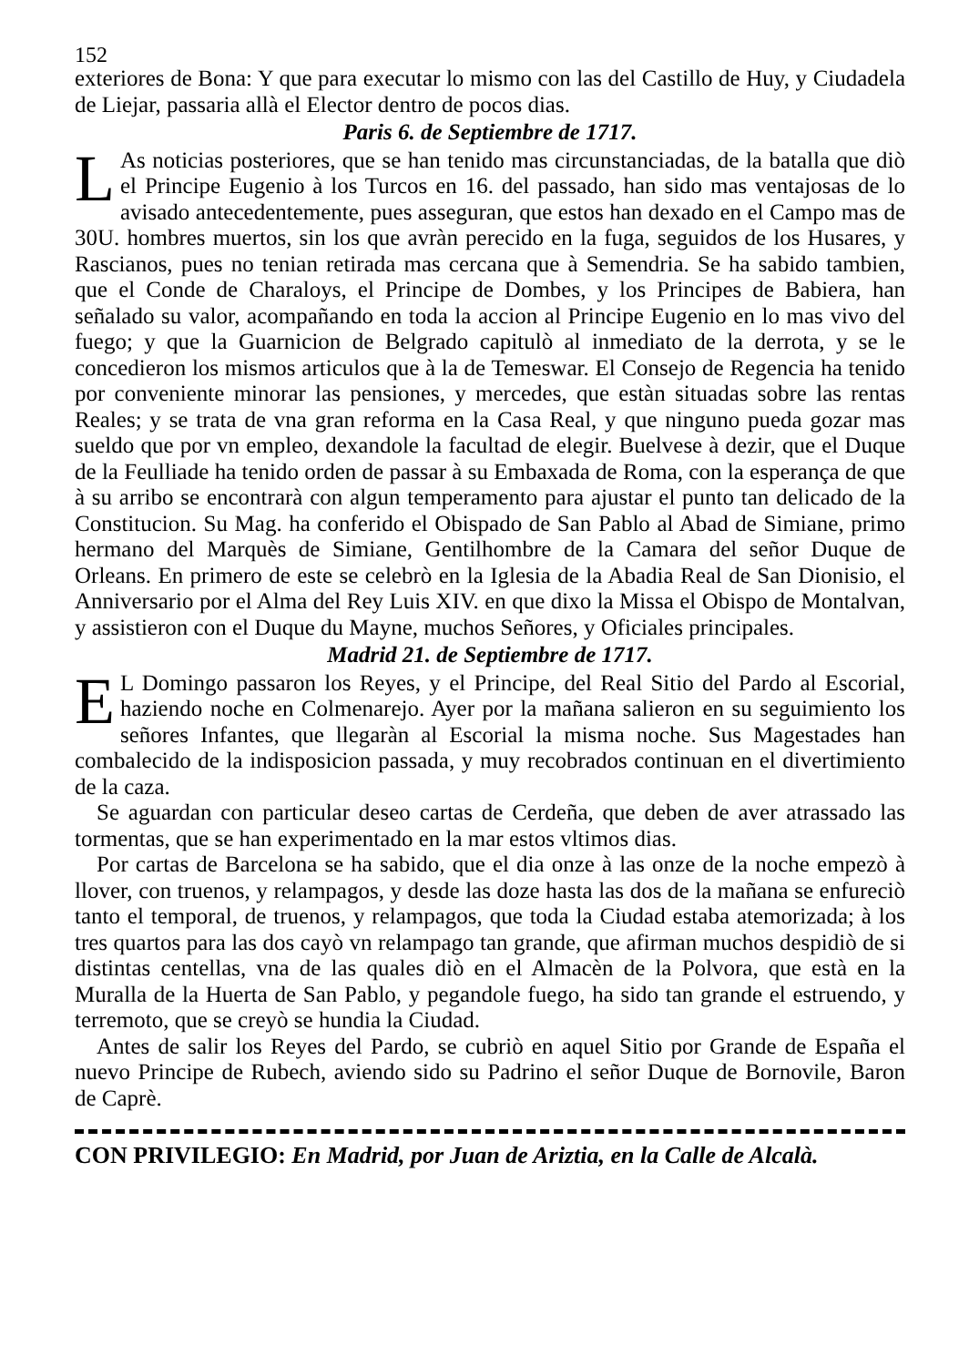152
exteriores de Bona: Y que para executar lo mismo con las del Castillo de Huy, y Ciudadela de Liejar, passaria allà el Elector dentro de pocos dias.
Paris 6. de Septiembre de 1717.
LAs noticias posteriores, que se han tenido mas circunstanciadas, de la batalla que diò el Principe Eugenio à los Turcos en 16. del passado, han sido mas ventajosas de lo avisado antecedentemente, pues asseguran, que estos han dexado en el Campo mas de 30U. hombres muertos, sin los que avràn perecido en la fuga, seguidos de los Husares, y Rascianos, pues no tenian retirada mas cercana que à Semendria. Se ha sabido tambien, que el Conde de Charaloys, el Principe de Dombes, y los Principes de Babiera, han señalado su valor, acompañando en toda la accion al Principe Eugenio en lo mas vivo del fuego; y que la Guarnicion de Belgrado capitulò al inmediato de la derrota, y se le concedieron los mismos articulos que à la de Temeswar. El Consejo de Regencia ha tenido por conveniente minorar las pensiones, y mercedes, que estàn situadas sobre las rentas Reales; y se trata de vna gran reforma en la Casa Real, y que ninguno pueda gozar mas sueldo que por vn empleo, dexandole la facultad de elegir. Buelvese à dezir, que el Duque de la Feulliade ha tenido orden de passar à su Embaxada de Roma, con la esperança de que à su arribo se encontrarà con algun temperamento para ajustar el punto tan delicado de la Constitucion. Su Mag. ha conferido el Obispado de San Pablo al Abad de Simiane, primo hermano del Marquès de Simiane, Gentilhombre de la Camara del señor Duque de Orleans. En primero de este se celebrò en la Iglesia de la Abadia Real de San Dionisio, el Anniversario por el Alma del Rey Luis XIV. en que dixo la Missa el Obispo de Montalvan, y assistieron con el Duque du Mayne, muchos Señores, y Oficiales principales.
Madrid 21. de Septiembre de 1717.
EL Domingo passaron los Reyes, y el Principe, del Real Sitio del Pardo al Escorial, haziendo noche en Colmenarejo. Ayer por la mañana salieron en su seguimiento los señores Infantes, que llegaràn al Escorial la misma noche. Sus Magestades han combalecido de la indisposicion passada, y muy recobrados continuan en el divertimiento de la caza.
Se aguardan con particular deseo cartas de Cerdeña, que deben de aver atrassado las tormentas, que se han experimentado en la mar estos vltimos dias.
Por cartas de Barcelona se ha sabido, que el dia onze à las onze de la noche empezò à llover, con truenos, y relampagos, y desde las doze hasta las dos de la mañana se enfureciò tanto el temporal, de truenos, y relampagos, que toda la Ciudad estaba atemorizada; à los tres quartos para las dos cayò vn relampago tan grande, que afirman muchos despidiò de si distintas centellas, vna de las quales diò en el Almacèn de la Polvora, que està en la Muralla de la Huerta de San Pablo, y pegandole fuego, ha sido tan grande el estruendo, y terremoto, que se creyò se hundia la Ciudad.
Antes de salir los Reyes del Pardo, se cubriò en aquel Sitio por Grande de España el nuevo Principe de Rubech, aviendo sido su Padrino el señor Duque de Bornovile, Baron de Caprè.
CON PRIVILEGIO: En Madrid, por Juan de Ariztia, en la Calle de Alcalà.